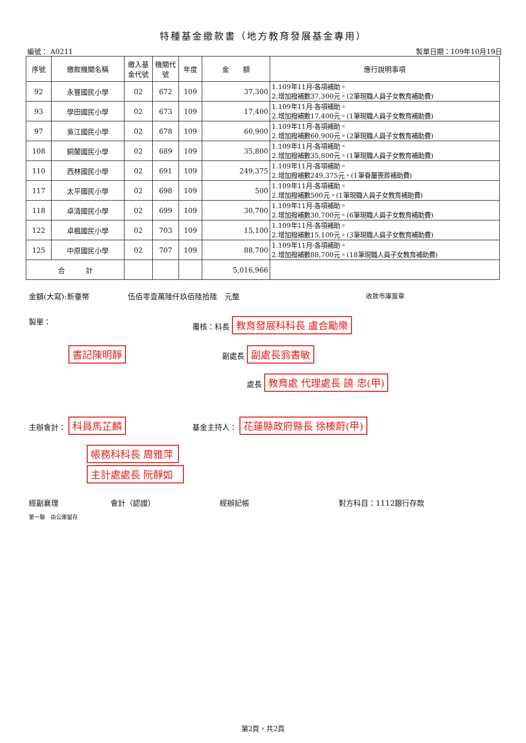特種基金繳款書（地方教育發展基金專用）
編號： A0211 製單日期：109年10月19日
| 序號 | 繳款機關名稱 | 繳入基金代號 | 機關代號 | 年度 | 金 額 | 應行說明事項 |
| --- | --- | --- | --- | --- | --- | --- |
| 92 | 永豐國民小學 | 02 | 672 | 109 | 37,300 | 1.109年11月-各項補助。 2.增加撥補數37,300元。(2筆現職人員子女教育補助費) |
| 93 | 學田國民小學 | 02 | 673 | 109 | 17,400 | 1.109年11月-各項補助。 2.增加撥補數17,400元。(1筆現職人員子女教育補助費) |
| 97 | 吳江國民小學 | 02 | 678 | 109 | 60,900 | 1.109年11月-各項補助。 2.增加撥補數60,900元。(2筆現職人員子女教育補助費) |
| 108 | 銅蘭國民小學 | 02 | 689 | 109 | 35,800 | 1.109年11月-各項補助。 2.增加撥補數35,800元。(1筆現職人員子女教育補助費) |
| 110 | 西林國民小學 | 02 | 691 | 109 | 249,375 | 1.109年11月-各項補助。 2.增加撥補數249,375元。(1筆眷屬喪葬補助費) |
| 117 | 太平國民小學 | 02 | 698 | 109 | 500 | 1.109年11月-各項補助。 2.增加撥補數500元。(1筆現職人員子女教育補助費) |
| 118 | 卓清國民小學 | 02 | 699 | 109 | 30,700 | 1.109年11月-各項補助。 2.增加撥補數30,700元。(6筆現職人員子女教育補助費) |
| 122 | 卓楓國民小學 | 02 | 703 | 109 | 15,100 | 1.109年11月-各項補助。 2.增加撥補數15,100元。(3筆現職人員子女教育補助費) |
| 125 | 中原國民小學 | 02 | 707 | 109 | 88,700 | 1.109年11月-各項補助。 2.增加撥補數88,700元。(18筆現職人員子女教育補助費) |
| 合 計 | | | | | 5,016,966 | |
金額(大寫):新臺幣 伍佰零壹萬陸仟玖佰陸拾陸　元整 收款市庫簽章
製單： 覆核：科長 教育發展科科長 盧合勵樂
書記陳明靜 副處長 副處長翁書敏
處長 教育處 代理處長 饒 忠(甲)
主辦會計： 科員馬芷麟 基金主持人： 花蓮縣政府縣長 徐榛蔚(甲)
帳務科科長 周雅萍
主計處處長 阮靜如
經副襄理 會計（認證） 經辦記帳 對方科目：1112銀行存款
第一聯　由公庫留存
第2頁，共2頁